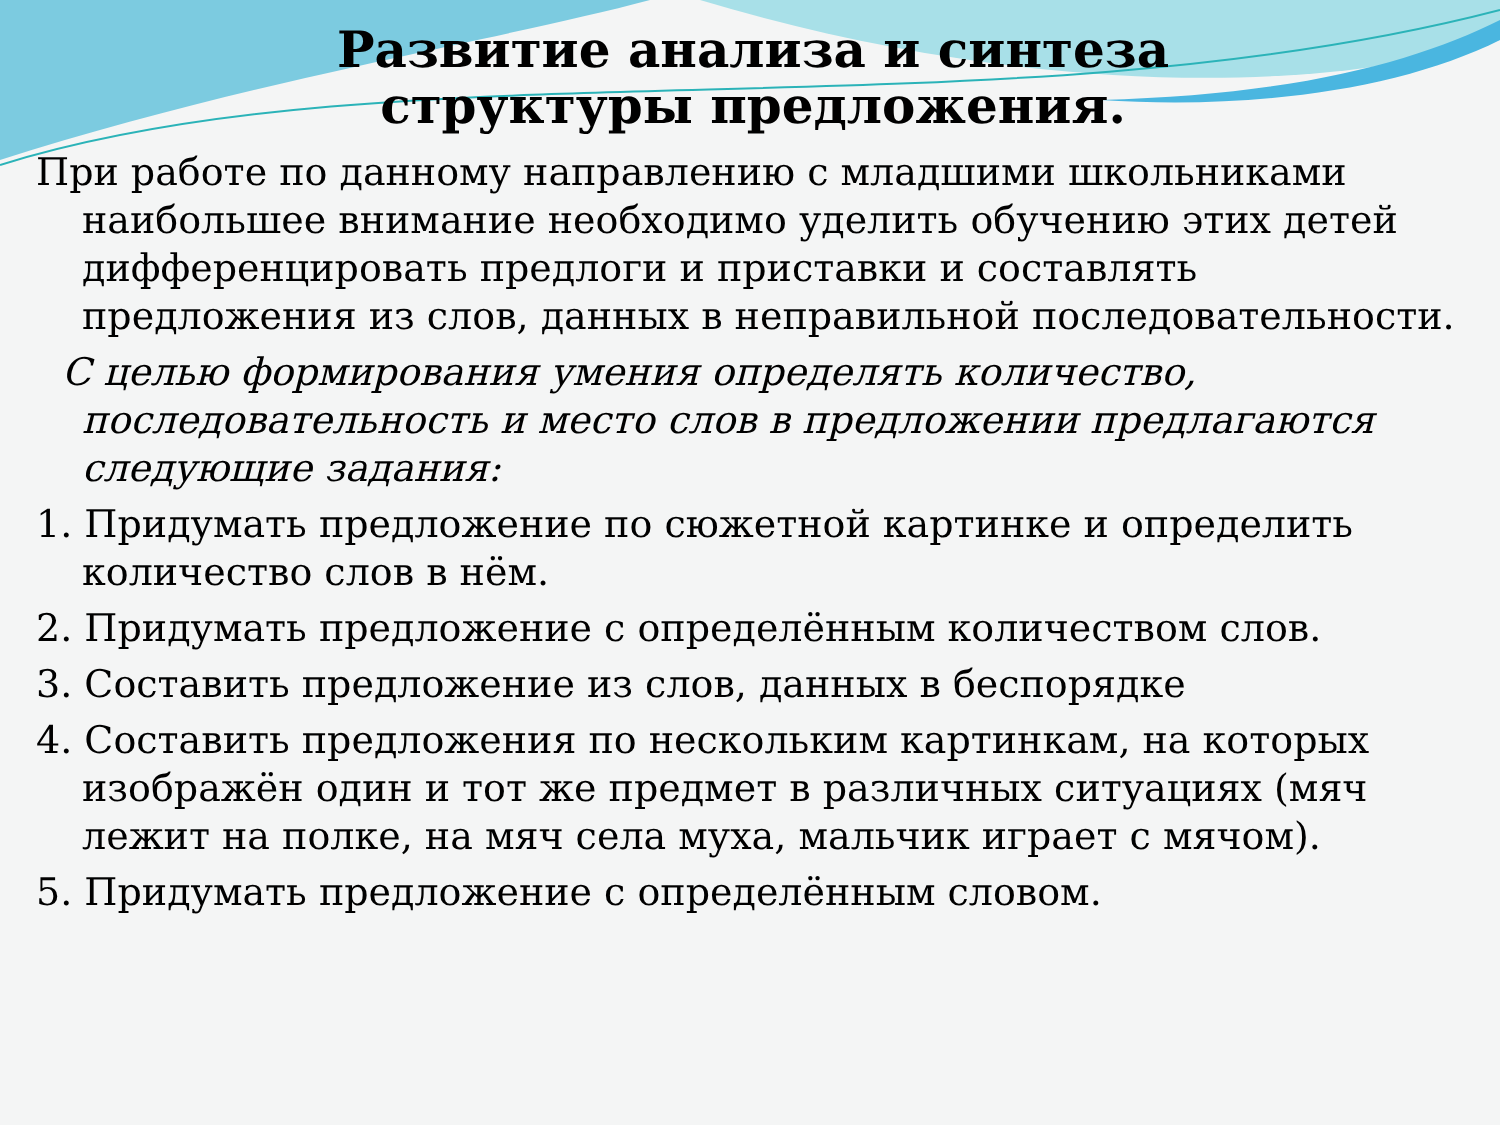Развитие анализа и синтеза
структуры предложения.
При работе по данному направлению с младшими школьниками наибольшее внимание необходимо уделить обучению этих детей дифференцировать предлоги и приставки и составлять предложения из слов, данных в неправильной последовательности.
С целью формирования умения определять количество, последовательность и место слов в предложении предлагаются следующие задания:
1. Придумать предложение по сюжетной картинке и определить количество слов в нём.
2. Придумать предложение с определённым количеством слов.
3. Составить предложение из слов, данных в беспорядке
4. Составить предложения по нескольким картинкам, на которых изображён один и тот же предмет в различных ситуациях (мяч лежит на полке, на мяч села муха, мальчик играет с мячом).
5. Придумать предложение с определённым словом.